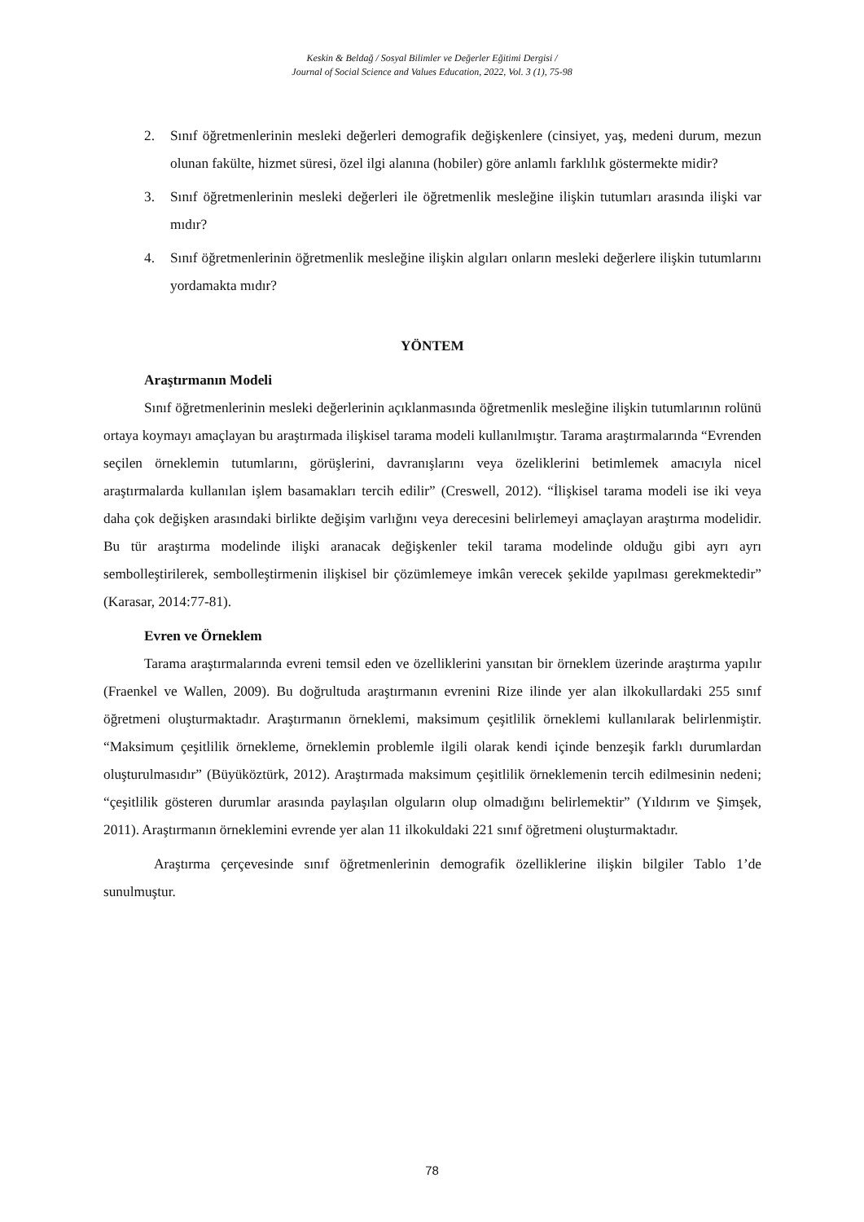Keskin & Beldağ / Sosyal Bilimler ve Değerler Eğitimi Dergisi /
Journal of Social Science and Values Education, 2022, Vol. 3 (1), 75-98
2. Sınıf öğretmenlerinin mesleki değerleri demografik değişkenlere (cinsiyet, yaş, medeni durum, mezun olunan fakülte, hizmet süresi, özel ilgi alanına (hobiler) göre anlamlı farklılık göstermekte midir?
3. Sınıf öğretmenlerinin mesleki değerleri ile öğretmenlik mesleğine ilişkin tutumları arasında ilişki var mıdır?
4. Sınıf öğretmenlerinin öğretmenlik mesleğine ilişkin algıları onların mesleki değerlere ilişkin tutumlarını yordamakta mıdır?
YÖNTEM
Araştırmanın Modeli
Sınıf öğretmenlerinin mesleki değerlerinin açıklanmasında öğretmenlik mesleğine ilişkin tutumlarının rolünü ortaya koymayı amaçlayan bu araştırmada ilişkisel tarama modeli kullanılmıştır. Tarama araştırmalarında “Evrenden seçilen örneklemin tutumlarını, görüşlerini, davranışlarını veya özeliklerini betimlemek amacıyla nicel araştırmalarda kullanılan işlem basamakları tercih edilir” (Creswell, 2012). “İlişkisel tarama modeli ise iki veya daha çok değişken arasındaki birlikte değişim varlığını veya derecesini belirlemeyi amaçlayan araştırma modelidir. Bu tür araştırma modelinde ilişki aranacak değişkenler tekil tarama modelinde olduğu gibi ayrı ayrı sembolleştirilerek, sembolleştirmenin ilişkisel bir çözümlemeye imkân verecek şekilde yapılması gerekmektedir” (Karasar, 2014:77-81).
Evren ve Örneklem
Tarama araştırmalarında evreni temsil eden ve özelliklerini yansıtan bir örneklem üzerinde araştırma yapılır (Fraenkel ve Wallen, 2009). Bu doğrultuda araştırmanın evrenini Rize ilinde yer alan ilkokullardaki 255 sınıf öğretmeni oluşturmaktadır. Araştırmanın örneklemi, maksimum çeşitlilik örneklemi kullanılarak belirlenmiştir. “Maksimum çeşitlilik örnekleme, örneklemin problemle ilgili olarak kendi içinde benzeşik farklı durumlardan oluşturulmasıdır” (Büyüköztürk, 2012). Araştırmada maksimum çeşitlilik örneklemenin tercih edilmesinin nedeni; “çeşitlilik gösteren durumlar arasında paylaşılan olguların olup olmadığını belirlemektir” (Yıldırım ve Şimşek, 2011). Araştırmanın örneklemini evrende yer alan 11 ilkokuldaki 221 sınıf öğretmeni oluşturmaktadır.
Araştırma çerçevesinde sınıf öğretmenlerinin demografik özelliklerine ilişkin bilgiler Tablo 1’de sunulmuştur.
78